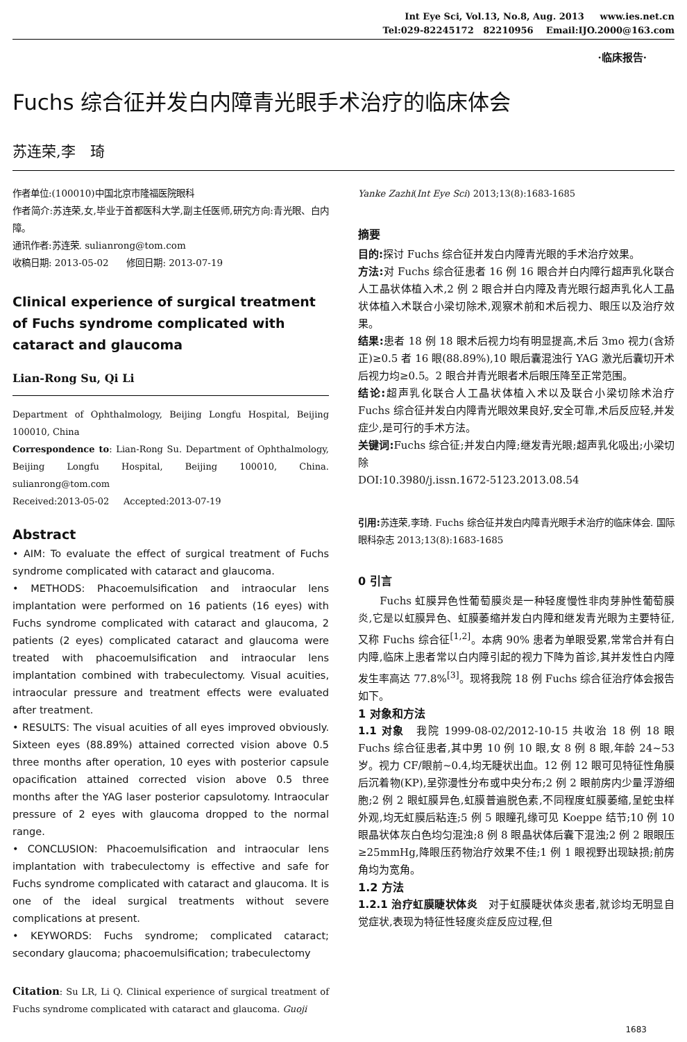Int Eye Sci, Vol.13, No.8, Aug. 2013 www.ies.net.cn
Tel:029-82245172 82210956 Email:IJO.2000@163.com
·临床报告·
Fuchs 综合征并发白内障青光眼手术治疗的临床体会
苏连荣,李　琦
作者单位:(100010)中国北京市隆福医院眼科
作者简介:苏连荣,女,毕业于首都医科大学,副主任医师,研究方向:青光眼、白内障。
通讯作者:苏连荣. sulianrong@tom.com
收稿日期: 2013-05-02 修回日期: 2013-07-19
Clinical experience of surgical treatment of Fuchs syndrome complicated with cataract and glaucoma
Lian-Rong Su, Qi Li
Department of Ophthalmology, Beijing Longfu Hospital, Beijing 100010, China
Correspondence to: Lian-Rong Su. Department of Ophthalmology, Beijing Longfu Hospital, Beijing 100010, China. sulianrong@tom.com
Received:2013-05-02 Accepted:2013-07-19
Abstract
• AIM: To evaluate the effect of surgical treatment of Fuchs syndrome complicated with cataract and glaucoma.
• METHODS: Phacoemulsification and intraocular lens implantation were performed on 16 patients (16 eyes) with Fuchs syndrome complicated with cataract and glaucoma, 2 patients (2 eyes) complicated cataract and glaucoma were treated with phacoemulsification and intraocular lens implantation combined with trabeculectomy. Visual acuities, intraocular pressure and treatment effects were evaluated after treatment.
• RESULTS: The visual acuities of all eyes improved obviously. Sixteen eyes (88.89%) attained corrected vision above 0.5 three months after operation, 10 eyes with posterior capsule opacification attained corrected vision above 0.5 three months after the YAG laser posterior capsulotomy. Intraocular pressure of 2 eyes with glaucoma dropped to the normal range.
• CONCLUSION: Phacoemulsification and intraocular lens implantation with trabeculectomy is effective and safe for Fuchs syndrome complicated with cataract and glaucoma. It is one of the ideal surgical treatments without severe complications at present.
• KEYWORDS: Fuchs syndrome; complicated cataract; secondary glaucoma; phacoemulsification; trabeculectomy
Citation: Su LR, Li Q. Clinical experience of surgical treatment of Fuchs syndrome complicated with cataract and glaucoma. Guoji
Yanke Zazhi(Int Eye Sci) 2013;13(8):1683-1685
摘要
目的: 探讨 Fuchs 综合征并发白内障青光眼的手术治疗效果。
方法: 对 Fuchs 综合征患者 16 例 16 眼合并白内障行超声乳化联合人工晶状体植入术,2 例 2 眼合并白内障及青光眼行超声乳化人工晶状体植入术联合小梁切除术,观察术前和术后视力、眼压以及治疗效果。
结果: 患者 18 例 18 眼术后视力均有明显提高,术后 3mo 视力(含矫正)≥0.5 者 16 眼(88.89%),10 眼后囊混浊行 YAG 激光后囊切开术后视力均≥0.5。2 眼合并青光眼者术后眼压降至正常范围。
结论: 超声乳化联合人工晶状体植入术以及联合小梁切除术治疗 Fuchs 综合征并发白内障青光眼效果良好,安全可靠,术后反应轻,并发症少,是可行的手术方法。
关键词: Fuchs 综合征;并发白内障;继发青光眼;超声乳化吸出;小梁切除
DOI:10.3980/j.issn.1672-5123.2013.08.54
引用: 苏连荣,李琦. Fuchs 综合征并发白内障青光眼手术治疗的临床体会. 国际眼科杂志 2013;13(8):1683-1685
0 引言
　　Fuchs 虹膜异色性葡萄膜炎是一种轻度慢性非肉芽肿性葡萄膜炎,它是以虹膜异色、虹膜萎缩并发白内障和继发青光眼为主要特征,又称 Fuchs 综合征<sup>[1,2]</sup>。本病 90% 患者为单眼受累,常常合并有白内障,临床上患者常以白内障引起的视力下降为首诊,其并发性白内障发生率高达 77.8%<sup>[3]</sup>。现将我院 18 例 Fuchs 综合征治疗体会报告如下。
1 对象和方法
1.1 对象　我院 1999-08-02/2012-10-15 共收治 18 例 18 眼 Fuchs 综合征患者,其中男 10 例 10 眼,女 8 例 8 眼,年龄 24~53 岁。视力 CF/眼前~0.4,均无睫状出血。12 例 12 眼可见特征性角膜后沉着物(KP),呈弥漫性分布或中央分布;2 例 2 眼前房内少量浮游细胞;2 例 2 眼虹膜异色,虹膜普遍脱色素,不同程度虹膜萎缩,呈蛇虫样外观,均无虹膜后粘连;5 例 5 眼瞳孔缘可见 Koeppe 结节;10 例 10 眼晶状体灰白色均匀混浊;8 例 8 眼晶状体后囊下混浊;2 例 2 眼眼压≥25mmHg,降眼压药物治疗效果不佳;1 例 1 眼视野出现缺损;前房角均为宽角。
1.2 方法
1.2.1 治疗虹膜睫状体炎　对于虹膜睫状体炎患者,就诊均无明显自觉症状,表现为特征性轻度炎症反应过程,但
1683